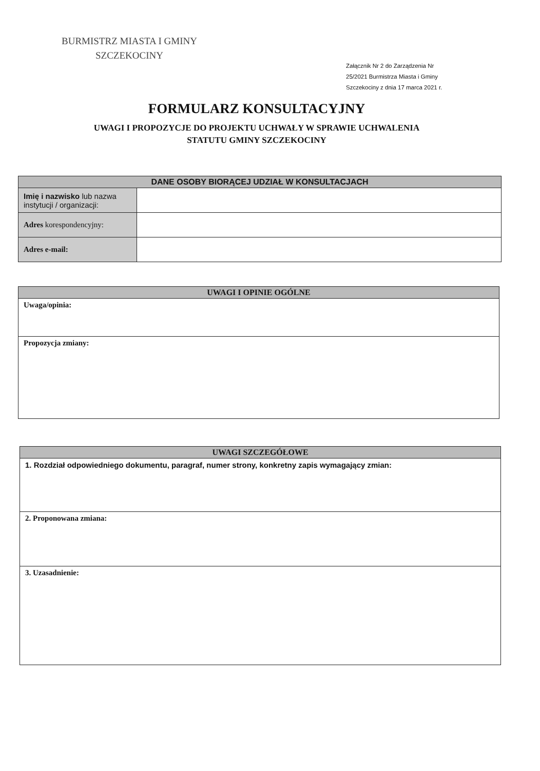BURMISTRZ MIASTA I GMINY
SZCZEKOCINY
Załącznik Nr 2 do Zarządzenia Nr
25/2021 Burmistrza Miasta i Gminy
Szczekociny z dnia 17 marca 2021 r.
FORMULARZ KONSULTACYJNY
UWAGI I PROPOZYCJE DO PROJEKTU UCHWAŁY W SPRAWIE UCHWALENIA
STATUTU GMINY SZCZEKOCINY
| DANE OSOBY BIORĄCEJ UDZIAŁ W KONSULTACJACH | |
| --- | --- |
| Imię i nazwisko lub nazwa instytucji / organizacji: | |
| Adres korespondencyjny: | |
| Adres e-mail: | |
| UWAGI I OPINIE OGÓLNE |
| --- |
| Uwaga/opinia: |
| Propozycja zmiany: |
| UWAGI SZCZEGÓŁOWE |
| --- |
| 1. Rozdział odpowiedniego dokumentu, paragraf, numer strony, konkretny zapis wymagający zmian: |
| 2. Proponowana zmiana: |
| 3. Uzasadnienie: |